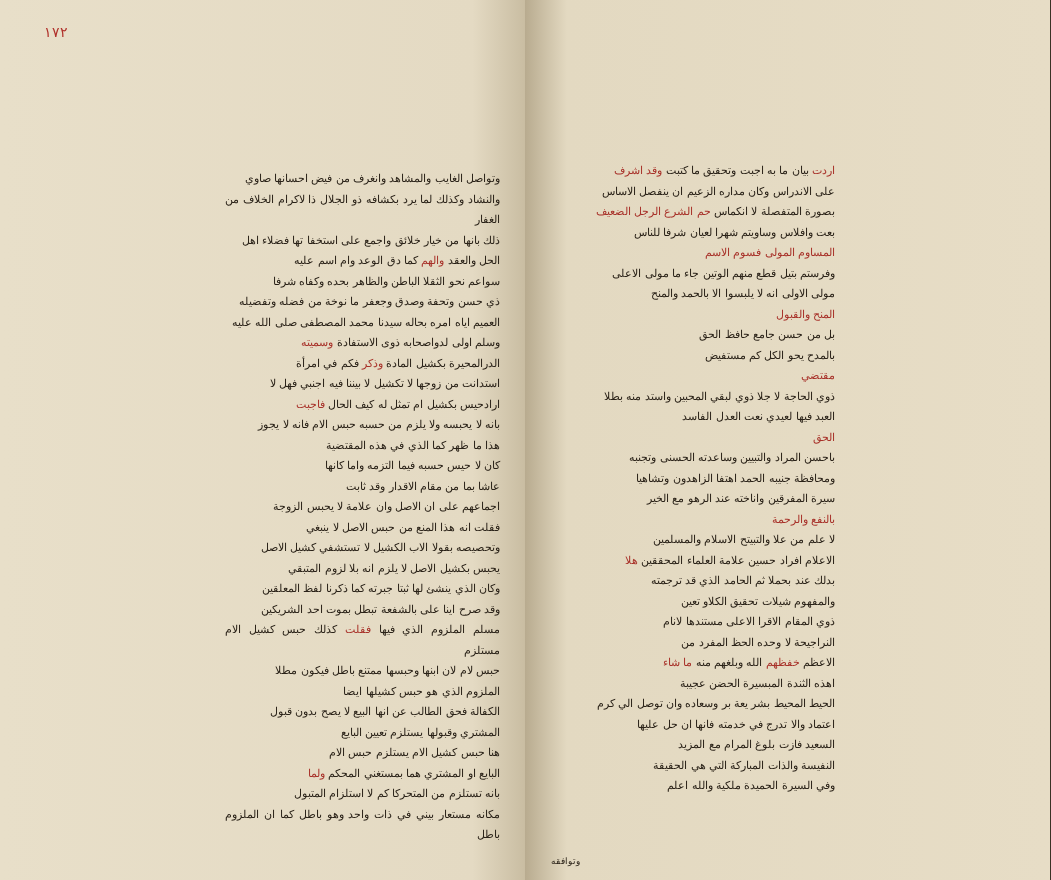١٧٢
وتواصل الغايب والمشاهد وانغرف من فيض احسانها صاوي
والنشاد وكذلك لما يرد بكشافه ذو الجلال ذا لاكرام الخلاف من الغفار
ذلك بانها من خيار خلائق واجمع على استخفا تها فضلاء اهل
الحل والعقد والهم كما دق الوعد وام اسم عليه
سواعم نحو الثقلا الباطن والظاهر بحده وكفاه شرفا
ذي حسن وتحفة وصدق وجعفر ما نوخة من فضله وتفضيله
العميم اياه امره بحاله سيدنا محمد المصطفى صلى الله عليه
وسلم اولى لدواصحابه ذوى الاستفادة وسميته
الدرالمحيرة بكشيل المادة وذكر فكم في امرأة
استدانت من زوجها لا تكشيل لا بيننا فيه اجنبي فهل لا
ارادحيس بكشيل ام تمثل له كيف الحال فاجبت
بانه لا يحبسه ولا يلزم من حسبه حبس الام فانه لا يجوز
هذا ما ظهر كما الذي في هذه المقتضية
كان لا حيس حسبه فيما التزمه واما كانها
عاشا بما من مقام الاقدار وقد ثابت
اجماعهم على ان الاصل وان علامة لا يحبس الزوجة
فقلت انه هذا المنع من حبس الاصل لا ينبغي
وتحصيصه بقولا الاب الكشيل لا تستشفي كشيل الاصل
يحبس بكشيل الاصل لا يلزم انه بلا لزوم المتبقي
وكان الذي ينشئ لها ثبتا جبرته كما ذكرنا لفظ المعلقين
وقد صرح اينا على بالشفعة تبطل بموت احد الشريكين
مسلم الملزوم الذي فيها فقلت كذلك حبس كشيل الام مستلزم
حبس لام لان ابنها وحبسها ممتنع باطل فيكون مطلا
الملزوم الذي هو حبس كشيلها ايضا
الكفالة فحق الطالب عن انها البيع لا يصح بدون قبول
المشتري وقبولها يستلزم تعيين البايع
هنا حبس كشيل الام يستلزم حبس الام
البايع او المشتري هما بمستغني المحكم ولما
بانه تستلزم من المتحركا كم لا استلزام المتبول
مكانه مستعار بيني في ذات واحد وهو باطل كما ان الملزوم باطل
اردت بيان ما به اجبت وتحقيق ما كتبت وقد اشرف
على الاندراس وكان مداره الزعيم ان ينفصل الاساس
بصورة المتفصلة لا انكماس حم الشرع الرجل الضعيف
بعت وافلاس وساويتم شهرا لعيان شرفا للناس
المساوم المولى فسوم الاسم
وفرستم بتيل قطع منهم الوتين جاء ما مولى الاعلى
مولى الاولى انه لا يلبسوا الا بالحمد والمنح
المنح والقبول
بل من حسن جامع حافظ الحق
بالمدح يحو الكل كم مستفيض
مقتضي
ذوي الحاجة لا جلا ذوي لبقي المحبين واستد منه بطلا
العبد فيها لعيدي نعت العدل الفاسد
الحق
باحسن المراد والتبيين وساعدته الحسنى وتجنبه
ومحافظة جنيبه الحمد اهتفا الزاهدون وتشاهيا
سيرة المفرقين واناخته عند الرهو مع الخير
بالنفع والرحمة
لا علم من علا والتبيتح الاسلام والمسلمين
الاعلام افراد حسين علامة العلماء المحققين هلا
بدلك عند بحملا ثم الحامد الذي قد ترجمته
والمفهوم شيلات تحقيق الكلاو تعين
ذوي المقام الاقرا الاعلى مستندها لانام
النراجيحة لا وحده الحظ المفرد من
الاعظم خفظهم الله وبلغهم منه ما شاء
اهذه الثندة المبسيرة الحضن عجيبة
الحيط المحيط بشر يعة بر وسعاده وان توصل الي كرم
اعتماد والا تدرج في خدمته فانها ان حل عليها
السعيد فازت بلوغ المرام مع المزيد
النفيسة والذات المباركة التي هي الحقيقة
وفي السيرة الحميدة ملكية والله اعلم
وتوافقه